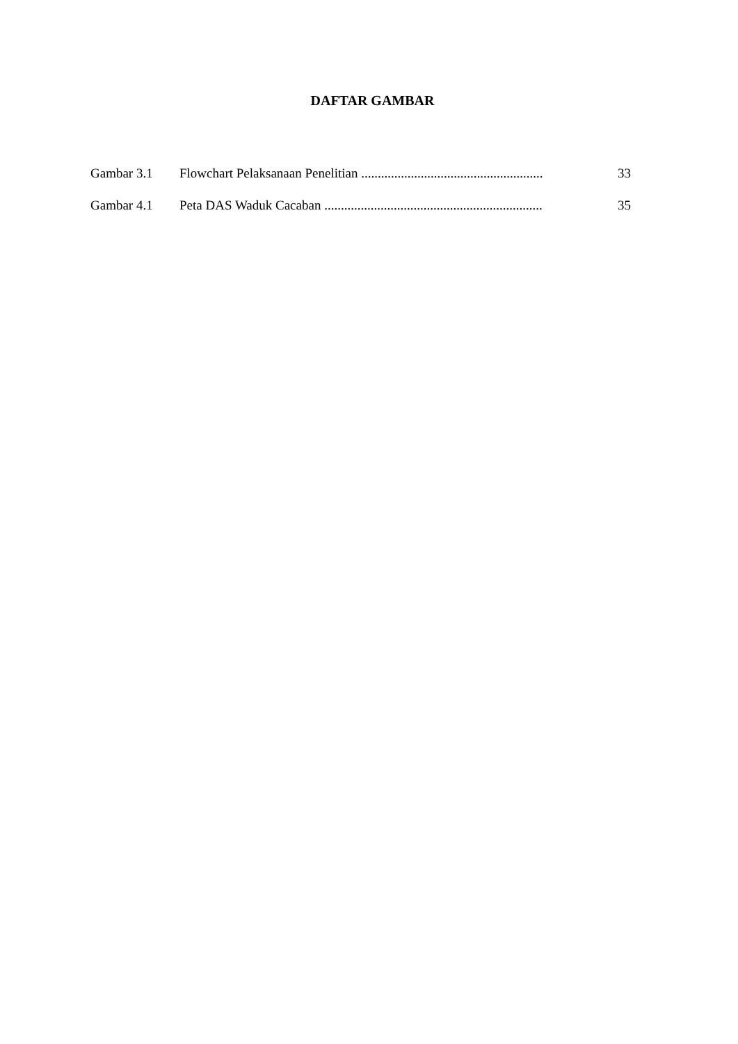DAFTAR GAMBAR
Gambar 3.1 Flowchart Pelaksanaan Penelitian ....................................................... 33
Gambar 4.1 Peta DAS Waduk Cacaban .................................................................. 35